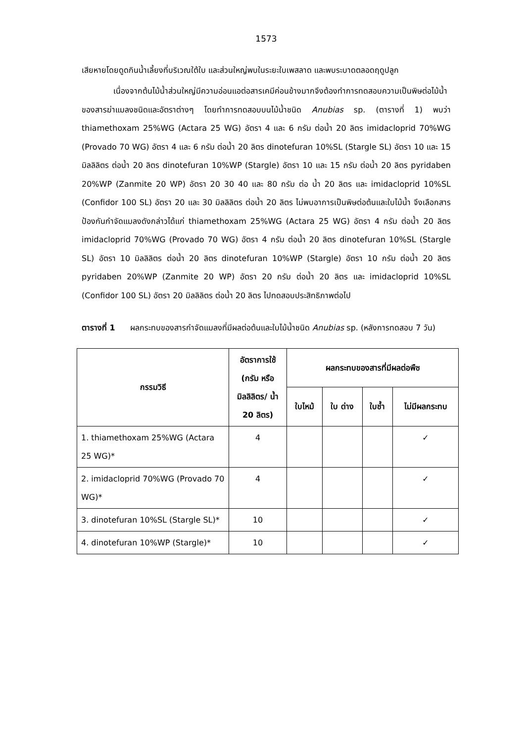1573
เสียหายโดยดูดกินน้ำเลี้ยงที่บริเวณใต้ใบ และส่วนใหญ่พบในระยะใบเพสลาด และพบระบาดตลอดฤดูปลูก
เนื่องจากต้นไม้น้ำส่วนใหญ่มีความอ่อนแอต่อสารเคมีค่อนข้างมากจึงต้องทำการทดสอบความเป็นพิษต่อไม้น้ำของสารฆ่าแมลงชนิดและอัตราต่างๆ โดยทำการทดสอบบนไม้น้ำชนิด Anubias sp. (ตารางที่ 1) พบว่า thiamethoxam 25%WG (Actara 25 WG) อัตรา 4 และ 6 กรัม ต่อน้ำ 20 ลิตร imidacloprid 70%WG (Provado 70 WG) อัตรา 4 และ 6 กรัม ต่อน้ำ 20 ลิตร dinotefuran 10%SL (Stargle SL) อัตรา 10 และ 15 มิลลิลิตร ต่อน้ำ 20 ลิตร dinotefuran 10%WP (Stargle) อัตรา 10 และ 15 กรัม ต่อน้ำ 20 ลิตร pyridaben 20%WP (Zanmite 20 WP) อัตรา 20 30 40 และ 80 กรัม ต่อ น้ำ 20 ลิตร และ imidacloprid 10%SL (Confidor 100 SL) อัตรา 20 และ 30 มิลลิลิตร ต่อน้ำ 20 ลิตร ไม่พบอาการเป็นพิษต่อต้นและใบไม้น้ำ จึงเลือกสารป้องกันกำจัดแมลงดังกล่าวได้แก่ thiamethoxam 25%WG (Actara 25 WG) อัตรา 4 กรัม ต่อน้ำ 20 ลิตร imidacloprid 70%WG (Provado 70 WG) อัตรา 4 กรัม ต่อน้ำ 20 ลิตร dinotefuran 10%SL (Stargle SL) อัตรา 10 มิลลิลิตร ต่อน้ำ 20 ลิตร dinotefuran 10%WP (Stargle) อัตรา 10 กรัม ต่อน้ำ 20 ลิตร pyridaben 20%WP (Zanmite 20 WP) อัตรา 20 กรัม ต่อน้ำ 20 ลิตร และ imidacloprid 10%SL (Confidor 100 SL) อัตรา 20 มิลลิลิตร ต่อน้ำ 20 ลิตร ไปทดสอบประสิทธิภาพต่อไป
ตารางที่ 1 ผลกระทบของสารกำจัดแมลงที่มีผลต่อต้นและใบไม้น้ำชนิด Anubias sp. (หลังการทดสอบ 7 วัน)
| กรรมวิธี | อัตราการใช้ (กรัม หรือ มิลลิลิตร/ น้ำ 20 ลิตร) | ผลกระทบของสารที่มีผลต่อพืช | | | |
| --- | --- | --- | --- | --- | --- |
| | | ใบไหม้ | ใบ ด่าง | ใบช้ำ | ไม่มีผลกระทบ |
| 1. thiamethoxam 25%WG (Actara 25 WG)* | 4 | | | | ✓ |
| 2. imidacloprid 70%WG (Provado 70 WG)* | 4 | | | | ✓ |
| 3. dinotefuran 10%SL (Stargle SL)* | 10 | | | | ✓ |
| 4. dinotefuran 10%WP (Stargle)* | 10 | | | | ✓ |